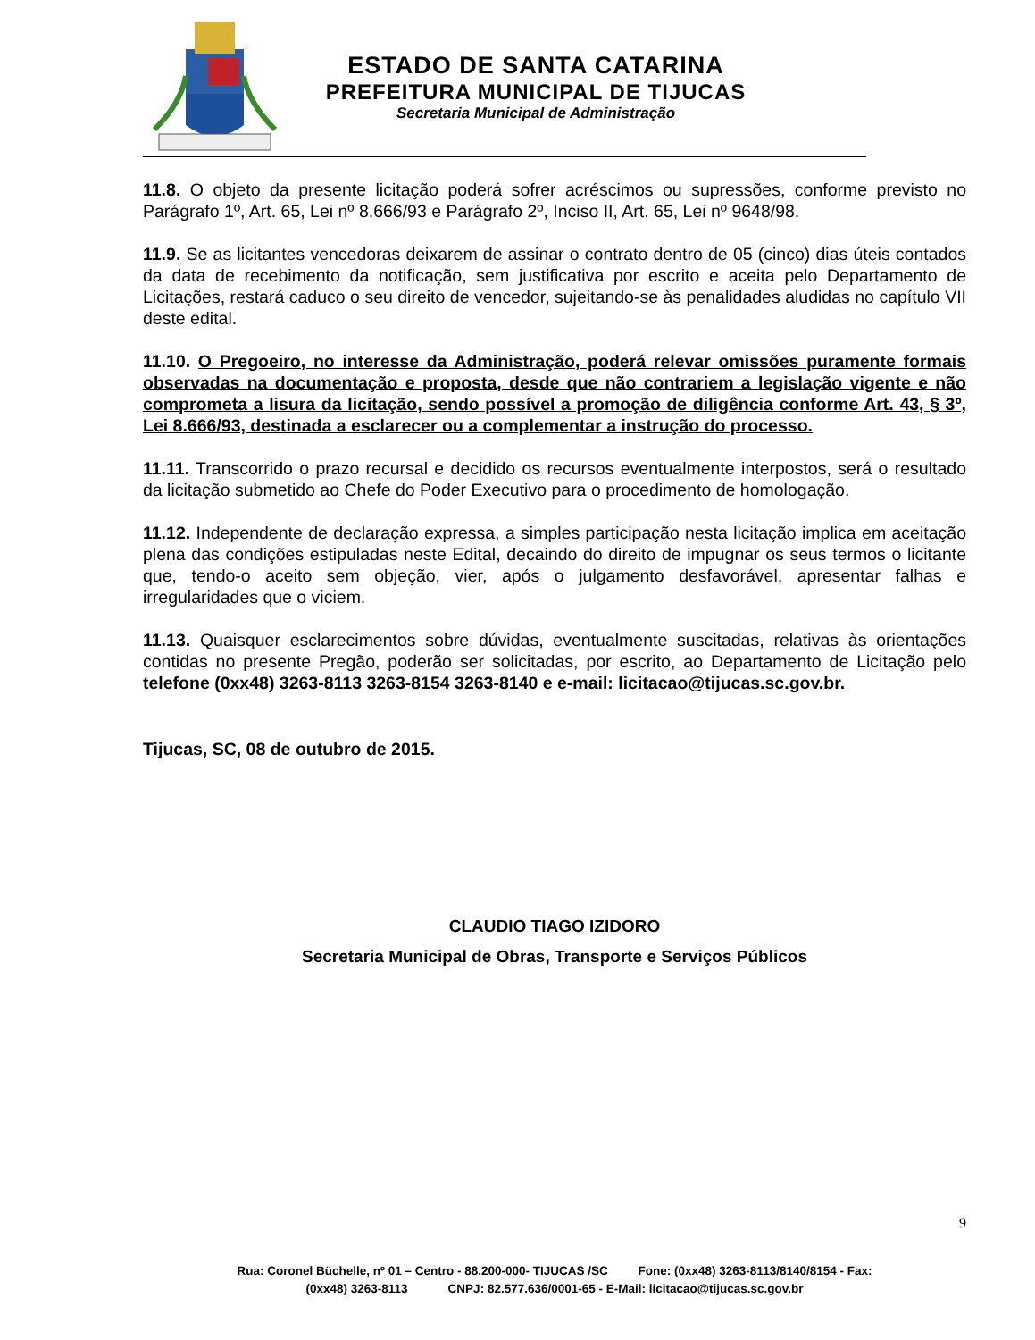ESTADO DE SANTA CATARINA
PREFEITURA MUNICIPAL DE TIJUCAS
Secretaria Municipal de Administração
11.8. O objeto da presente licitação poderá sofrer acréscimos ou supressões, conforme previsto no Parágrafo 1º, Art. 65, Lei nº 8.666/93 e Parágrafo 2º, Inciso II, Art. 65, Lei nº 9648/98.
11.9. Se as licitantes vencedoras deixarem de assinar o contrato dentro de 05 (cinco) dias úteis contados da data de recebimento da notificação, sem justificativa por escrito e aceita pelo Departamento de Licitações, restará caduco o seu direito de vencedor, sujeitando-se às penalidades aludidas no capítulo VII deste edital.
11.10. O Pregoeiro, no interesse da Administração, poderá relevar omissões puramente formais observadas na documentação e proposta, desde que não contrariem a legislação vigente e não comprometa a lisura da licitação, sendo possível a promoção de diligência conforme Art. 43, § 3º, Lei 8.666/93, destinada a esclarecer ou a complementar a instrução do processo.
11.11. Transcorrido o prazo recursal e decidido os recursos eventualmente interpostos, será o resultado da licitação submetido ao Chefe do Poder Executivo para o procedimento de homologação.
11.12. Independente de declaração expressa, a simples participação nesta licitação implica em aceitação plena das condições estipuladas neste Edital, decaindo do direito de impugnar os seus termos o licitante que, tendo-o aceito sem objeção, vier, após o julgamento desfavorável, apresentar falhas e irregularidades que o viciem.
11.13. Quaisquer esclarecimentos sobre dúvidas, eventualmente suscitadas, relativas às orientações contidas no presente Pregão, poderão ser solicitadas, por escrito, ao Departamento de Licitação pelo telefone (0xx48) 3263-8113 3263-8154 3263-8140 e e-mail: licitacao@tijucas.sc.gov.br.
Tijucas, SC, 08 de outubro de 2015.
CLAUDIO TIAGO IZIDORO
Secretaria Municipal de Obras, Transporte e Serviços Públicos
9
Rua: Coronel Büchelle, nº 01 – Centro - 88.200-000- TIJUCAS /SC Fone: (0xx48) 3263-8113/8140/8154 - Fax:
(0xx48) 3263-8113 CNPJ: 82.577.636/0001-65 - E-Mail: licitacao@tijucas.sc.gov.br